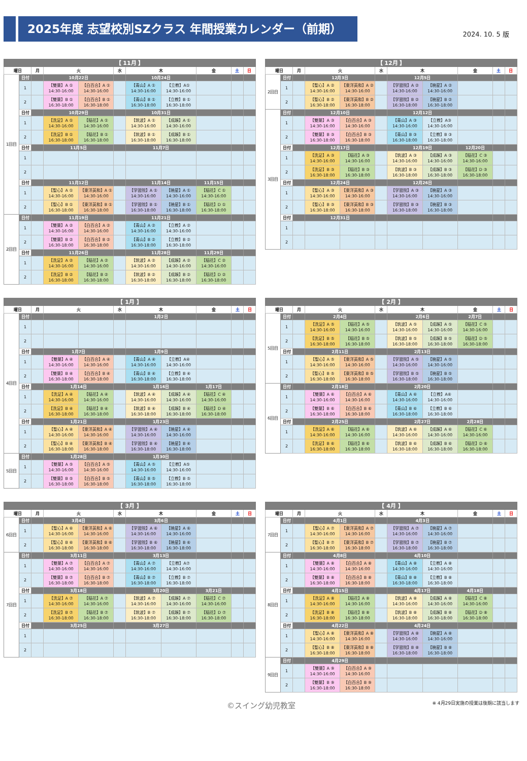2025年度 志望校別SZクラス 年間授業カレンダー（前期）
2024. 10. 5 版
| 【 11月 】 | | | | | | | | | | |
| --- | --- | --- | --- | --- | --- | --- | --- | --- | --- | --- |
| 曜日 | | 月 | 火 | | 水 | 木 | | 金 | 土 | 日 |
| 1回目 | 日付 | | 10月22日 | | | 10月24日 | | | | |
| | 1 | | 【雙葉】A ① 14:30-16:00 | 【白百合】A ① 14:30-16:00 | | 【青山】A ① 14:30-16:00 | 【立教】A① 14:30-16:00 | | | |
| | 2 | | 【雙葉】B ① 16:30-18:00 | 【白百合】B ① 16:30-18:00 | | 【青山】B ① 16:30-18:00 | 【立教】B ① 16:30-18:00 | | | |
| | 日付 | | 10月29日 | | | 10月31日 | | | | |
| | 1 | | 【洗足】A ① 14:30-16:00 | 【稲花】A ① 14:30-16:00 | | 【筑波】A ① 14:30-16:00 | 【成蹊】A ① 14:30-16:00 | | | |
| | 2 | | 【洗足】B ① 16:30-18:00 | 【稲花】B ① 16:30-18:00 | | 【筑波】B ① 16:30-18:00 | 【成蹊】B ① 16:30-18:00 | | | |
| | 日付 | | 11月5日 | | | 11月7日 | | | | |
| | 1 | | | | | | | | | |
| | 2 | | | | | | | | | |
| | 日付 | | 11月12日 | | | 11月14日 | | 11月15日 | | |
| | 1 | | 【聖心】A ① 14:30-16:00 | 【東洋英和】A ① 14:30-16:00 | | 【学習院】A ① 14:30-16:00 | 【暁星】A ① 14:30-16:00 | 【稲花】C ① 14:30-16:00 | | |
| | 2 | | 【聖心】B ① 16:30-18:00 | 【東洋英和】B ① 16:30-18:00 | | 【学習院】B ① 16:30-18:00 | 【暁星】B ① 16:30-18:00 | 【稲花】D ① 16:30-18:00 | | |
| 2回目 | 日付 | | 11月19日 | | | 11月21日 | | | | |
| | 1 | | 【雙葉】A ② 14:30-16:00 | 【白百合】A ② 14:30-16:00 | | 【青山】A ② 14:30-16:00 | 【立教】A ② 14:30-16:00 | | | |
| | 2 | | 【雙葉】B ② 16:30-18:00 | 【白百合】B ② 16:30-18:00 | | 【青山】B ② 16:30-18:00 | 【立教】B ② 16:30-18:00 | | | |
| | 日付 | | 11月26日 | | | 11月28日 | | 11月29日 | | |
| | 1 | | 【洗足】A ② 14:30-16:00 | 【稲花】A ② 14:30-16:00 | | 【筑波】A ② 14:30-16:00 | 【成蹊】A ② 14:30-16:00 | 【稲花】C ② 14:30-16:00 | | |
| | 2 | | 【洗足】B ② 16:30-18:00 | 【稲花】B ② 16:30-18:00 | | 【筑波】B ② 16:30-18:00 | 【成蹊】B ② 16:30-18:00 | 【稲花】D ② 16:30-18:00 | | |
| 【 12月 】 | | | | | | | | | | |
| --- | --- | --- | --- | --- | --- | --- | --- | --- | --- | --- |
| 曜日 | | 月 | 火 | | 水 | 木 | | 金 | 土 | 日 |
| 2回目 | 日付 | | 12月3日 | | | 12月5日 | | | | |
| | 1 | | 【聖心】A ② 14:30-16:00 | 【東洋英和】A ② 14:30-16:00 | | 【学習院】A ② 14:30-16:00 | 【暁星】A ② 14:30-16:00 | | | |
| | 2 | | 【聖心】B ② 16:30-18:00 | 【東洋英和】B ② 16:30-18:00 | | 【学習院】B ② 16:30-18:00 | 【暁星】B ② 16:30-18:00 | | | |
| 3回目 | 日付 | | 12月10日 | | | 12月12日 | | | | |
| | 1 | | 【雙葉】A ③ 14:30-16:00 | 【白百合】A ③ 14:30-16:00 | | 【青山】A ③ 14:30-16:00 | 【立教】A③ 14:30-16:00 | | | |
| | 2 | | 【雙葉】B ③ 16:30-18:00 | 【白百合】B ③ 16:30-18:00 | | 【青山】B ③ 16:30-18:00 | 【立教】B ③ 16:30-18:00 | | | |
| | 日付 | | 12月17日 | | | 12月19日 | | 12月20日 | | |
| | 1 | | 【洗足】A ③ 14:30-16:00 | 【稲花】A ③ 14:30-16:00 | | 【筑波】A ③ 14:30-16:00 | 【成蹊】A ③ 14:30-16:00 | 【稲花】C ③ 14:30-16:00 | | |
| | 2 | | 【洗足】B ③ 16:30-18:00 | 【稲花】B ③ 16:30-18:00 | | 【筑波】B ③ 16:30-18:00 | 【成蹊】B ③ 16:30-18:00 | 【稲花】D ③ 16:30-18:00 | | |
| | 日付 | | 12月24日 | | | 12月26日 | | | | |
| | 1 | | 【聖心】A ③ 14:30-16:00 | 【東洋英和】A ③ 14:30-16:00 | | 【学習院】A ③ 14:30-16:00 | 【暁星】A ③ 14:30-16:00 | | | |
| | 2 | | 【聖心】B ③ 16:30-18:00 | 【東洋英和】B ③ 16:30-18:00 | | 【学習院】B ③ 16:30-18:00 | 【暁星】B ③ 16:30-18:00 | | | |
| | 日付 | | 12月31日 | | | | | | | |
| | 1 | | | | | | | | | |
| | 2 | | | | | | | | | |
| 【 1月 】 | | | | | | | | | | |
| --- | --- | --- | --- | --- | --- | --- | --- | --- | --- | --- |
| 曜日 | | 月 | 火 | | 水 | 木 | | 金 | 土 | 日 |
| 4回目 | 日付 | | | | | 1月2日 | | | | |
| | 1 | | | | | | | | | |
| | 2 | | | | | | | | | |
| | 日付 | | 1月7日 | | | 1月9日 | | | | |
| | 1 | | 【雙葉】A ④ 14:30-16:00 | 【白百合】A ④ 14:30-16:00 | | 【青山】A ④ 14:30-16:00 | 【立教】A④ 14:30-16:00 | | | |
| | 2 | | 【雙葉】B ④ 16:30-18:00 | 【白百合】B ④ 16:30-18:00 | | 【青山】B ④ 16:30-18:00 | 【立教】B ④ 16:30-18:00 | | | |
| | 日付 | | 1月14日 | | | 1月16日 | | 1月17日 | | |
| | 1 | | 【洗足】A ④ 14:30-16:00 | 【稲花】A ④ 14:30-16:00 | | 【筑波】A ④ 14:30-16:00 | 【成蹊】A ④ 14:30-16:00 | 【稲花】C ④ 14:30-16:00 | | |
| | 2 | | 【洗足】B ④ 16:30-18:00 | 【稲花】B ④ 16:30-18:00 | | 【筑波】B ④ 16:30-18:00 | 【成蹊】B ④ 16:30-18:00 | 【稲花】D ④ 16:30-18:00 | | |
| | 日付 | | 1月21日 | | | 1月23日 | | | | |
| | 1 | | 【聖心】A ④ 14:30-16:00 | 【東洋英和】A ④ 14:30-16:00 | | 【学習院】A ④ 14:30-16:00 | 【暁星】A ④ 14:30-16:00 | | | |
| | 2 | | 【聖心】B ④ 16:30-18:00 | 【東洋英和】B ④ 16:30-18:00 | | 【学習院】B ④ 16:30-18:00 | 【暁星】B ④ 16:30-18:00 | | | |
| 5回目 | 日付 | | 1月28日 | | | 1月30日 | | | | |
| | 1 | | 【雙葉】A ⑤ 14:30-16:00 | 【白百合】A ⑤ 14:30-16:00 | | 【青山】A ⑤ 14:30-16:00 | 【立教】A⑤ 14:30-16:00 | | | |
| | 2 | | 【雙葉】B ⑤ 16:30-18:00 | 【白百合】B ⑤ 16:30-18:00 | | 【青山】B ⑤ 16:30-18:00 | 【立教】B ⑤ 16:30-18:00 | | | |
| 【 2月 】 | | | | | | | | | | |
| --- | --- | --- | --- | --- | --- | --- | --- | --- | --- | --- |
| 曜日 | | 月 | 火 | | 水 | 木 | | 金 | 土 | 日 |
| 5回目 | 日付 | | 2月4日 | | | 2月6日 | | 2月7日 | | |
| | 1 | | 【洗足】A ⑤ 14:30-16:00 | 【稲花】A ⑤ 14:30-16:00 | | 【筑波】A ⑤ 14:30-16:00 | 【成蹊】A ⑤ 14:30-16:00 | 【稲花】C ⑤ 14:30-16:00 | | |
| | 2 | | 【洗足】B ⑤ 16:30-18:00 | 【稲花】B ⑤ 16:30-18:00 | | 【筑波】B ⑤ 16:30-18:00 | 【成蹊】B ⑤ 16:30-18:00 | 【稲花】D ⑤ 16:30-18:00 | | |
| | 日付 | | 2月11日 | | | 2月13日 | | | | |
| | 1 | | 【聖心】A ⑤ 14:30-16:00 | 【東洋英和】A ⑤ 14:30-16:00 | | 【学習院】A ⑤ 14:30-16:00 | 【暁星】A ⑤ 14:30-16:00 | | | |
| | 2 | | 【聖心】B ⑤ 16:30-18:00 | 【東洋英和】B ⑤ 16:30-18:00 | | 【学習院】B ⑤ 16:30-18:00 | 【暁星】B ⑤ 16:30-18:00 | | | |
| 6回目 | 日付 | | 2月18日 | | | 2月20日 | | | | |
| | 1 | | 【雙葉】A ⑥ 14:30-16:00 | 【白百合】A ⑥ 14:30-16:00 | | 【青山】A ⑥ 14:30-16:00 | 【立教】A⑥ 14:30-16:00 | | | |
| | 2 | | 【雙葉】B ⑥ 16:30-18:00 | 【白百合】B ⑥ 16:30-18:00 | | 【青山】B ⑥ 16:30-18:00 | 【立教】B ⑥ 16:30-18:00 | | | |
| | 日付 | | 2月25日 | | | 2月27日 | | 2月28日 | | |
| | 1 | | 【洗足】A ⑥ 14:30-16:00 | 【稲花】A ⑥ 14:30-16:00 | | 【筑波】A ⑥ 14:30-16:00 | 【成蹊】A ⑥ 14:30-16:00 | 【稲花】C ⑥ 14:30-16:00 | | |
| | 2 | | 【洗足】B ⑥ 16:30-18:00 | 【稲花】B ⑥ 16:30-18:00 | | 【筑波】B ⑥ 16:30-18:00 | 【成蹊】B ⑥ 16:30-18:00 | 【稲花】D ⑥ 16:30-18:00 | | |
| 【 3月 】 | | | | | | | | | | |
| --- | --- | --- | --- | --- | --- | --- | --- | --- | --- | --- |
| 曜日 | | 月 | 火 | | 水 | 木 | | 金 | 土 | 日 |
| 6回目 | 日付 | | 3月4日 | | | 3月6日 | | | | |
| | 1 | | 【聖心】A ⑥ 14:30-16:00 | 【東洋英和】A ⑥ 14:30-16:00 | | 【学習院】A ⑥ 14:30-16:00 | 【暁星】A ⑥ 14:30-16:00 | | | |
| | 2 | | 【聖心】B ⑥ 16:30-18:00 | 【東洋英和】B ⑥ 16:30-18:00 | | 【学習院】B ⑥ 16:30-18:00 | 【暁星】B ⑥ 16:30-18:00 | | | |
| 7回目 | 日付 | | 3月11日 | | | 3月13日 | | | | |
| | 1 | | 【雙葉】A ⑦ 14:30-16:00 | 【白百合】A ⑦ 14:30-16:00 | | 【青山】A ⑦ 14:30-16:00 | 【立教】A⑦ 14:30-16:00 | | | |
| | 2 | | 【雙葉】B ⑦ 16:30-18:00 | 【白百合】B ⑦ 16:30-18:00 | | 【青山】B ⑦ 16:30-18:00 | 【立教】B ⑦ 16:30-18:00 | | | |
| | 日付 | | 3月18日 | | | 3月20日 | | 3月21日 | | |
| | 1 | | 【洗足】A ⑦ 14:30-16:00 | 【稲花】A ⑦ 14:30-16:00 | | 【筑波】A ⑦ 14:30-16:00 | 【成蹊】A ⑦ 14:30-16:00 | 【稲花】C ⑦ 14:30-16:00 | | |
| | 2 | | 【洗足】B ⑦ 16:30-18:00 | 【稲花】B ⑦ 16:30-18:00 | | 【筑波】B ⑦ 16:30-18:00 | 【成蹊】B ⑦ 16:30-18:00 | 【稲花】D ⑦ 16:30-18:00 | | |
| | 日付 | | 3月25日 | | | 3月27日 | | | | |
| | 1 | | | | | | | | | |
| | 2 | | | | | | | | | |
| 【 4月 】 | | | | | | | | | | |
| --- | --- | --- | --- | --- | --- | --- | --- | --- | --- | --- |
| 曜日 | | 月 | 火 | | 水 | 木 | | 金 | 土 | 日 |
| 7回目 | 日付 | | 4月1日 | | | 4月3日 | | | | |
| | 1 | | 【聖心】A ⑦ 14:30-16:00 | 【東洋英和】A ⑦ 14:30-16:00 | | 【学習院】A ⑦ 14:30-16:00 | 【暁星】A ⑦ 14:30-16:00 | | | |
| | 2 | | 【聖心】B ⑦ 16:30-18:00 | 【東洋英和】B ⑦ 16:30-18:00 | | 【学習院】B ⑦ 16:30-18:00 | 【暁星】B ⑦ 16:30-18:00 | | | |
| 8回目 | 日付 | | 4月8日 | | | 4月10日 | | | | |
| | 1 | | 【雙葉】A ⑧ 14:30-16:00 | 【白百合】A ⑧ 14:30-16:00 | | 【青山】A ⑧ 14:30-16:00 | 【立教】A ⑧ 14:30-16:00 | | | |
| | 2 | | 【雙葉】B ⑧ 16:30-18:00 | 【白百合】B ⑧ 16:30-18:00 | | 【青山】B ⑧ 16:30-18:00 | 【立教】B ⑧ 16:30-18:00 | | | |
| | 日付 | | 4月15日 | | | 4月17日 | | 4月18日 | | |
| | 1 | | 【洗足】A ⑧ 14:30-16:00 | 【稲花】A ⑧ 14:30-16:00 | | 【筑波】A ⑧ 14:30-16:00 | 【成蹊】A ⑧ 14:30-16:00 | 【稲花】C ⑧ 14:30-16:00 | | |
| | 2 | | 【洗足】B ⑧ 16:30-18:00 | 【稲花】B ⑧ 16:30-18:00 | | 【筑波】B ⑧ 16:30-18:00 | 【成蹊】B ⑧ 16:30-18:00 | 【稲花】D ⑧ 16:30-18:00 | | |
| | 日付 | | 4月22日 | | | 4月24日 | | | | |
| | 1 | | 【聖心】A ⑧ 14:30-16:00 | 【東洋英和】A ⑧ 14:30-16:00 | | 【学習院】A ⑧ 14:30-16:00 | 【暁星】A ⑧ 14:30-16:00 | | | |
| | 2 | | 【聖心】B ⑧ 16:30-18:00 | 【東洋英和】B ⑧ 16:30-18:00 | | 【学習院】B ⑧ 16:30-18:00 | 【暁星】B ⑧ 16:30-18:00 | | | |
| 9回目 | 日付 | | 4月29日 | | | | | | | |
| | 1 | | 【雙葉】A ⑨ 14:30-16:00 | 【白百合】A ⑨ 14:30-16:00 | | | | | | |
| | 2 | | 【雙葉】B ⑨ 16:30-18:00 | 【白百合】B ⑨ 16:30-18:00 | | | | | | |
©スイング幼児教室 ※ 4月29日実施の授業は後期に該当します